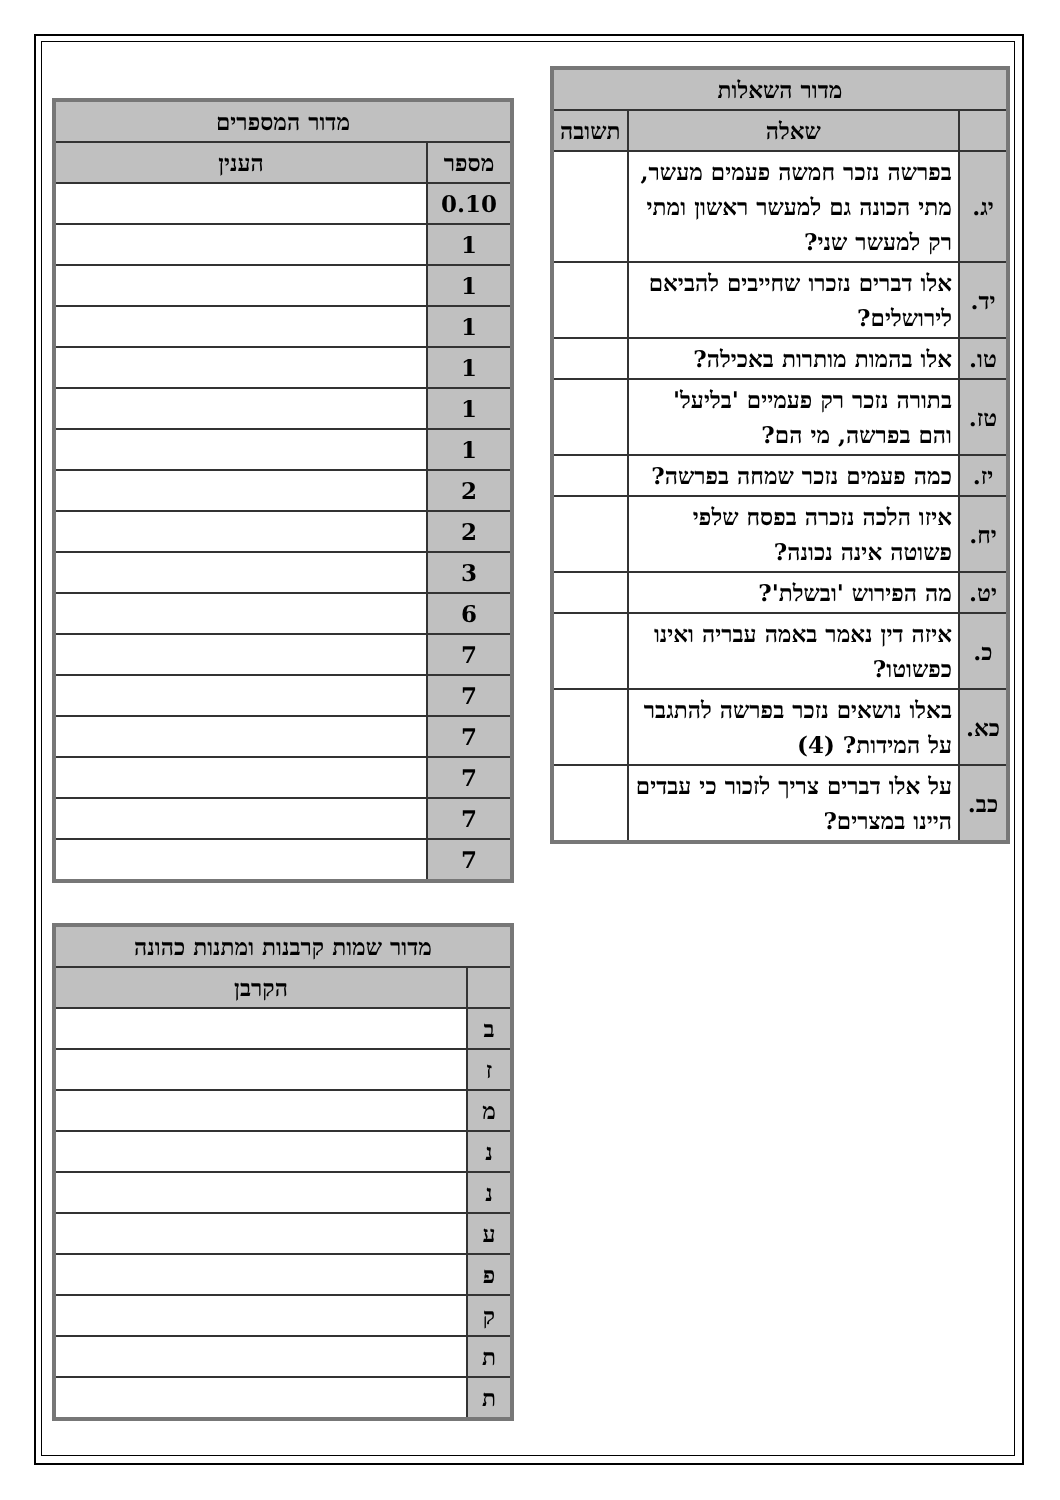| מדור השאלות | | |
| --- | --- | --- |
| | שאלה | תשובה |
| יג. | בפרשה נזכר חמשה פעמים מעשר, מתי הכונה גם למעשר ראשון ומתי רק למעשר שני? | |
| יד. | אלו דברים נזכרו שחייבים להביאם לירושלים? | |
| טו. | אלו בהמות מותרות באכילה? | |
| טז. | בתורה נזכר רק פעמיים 'בליעל' והם בפרשה, מי הם? | |
| יז. | כמה פעמים נזכר שמחה בפרשה? | |
| יח. | איזו הלכה נזכרה בפסח שלפי פשוטה אינה נכונה? | |
| יט. | מה הפירוש 'ובשלת'? | |
| כ. | איזה דין נאמר באמה עבריה ואינו כפשוטו? | |
| כא. | באלו נושאים נזכר בפרשה להתגבר על המידות? (4) | |
| כב. | על אלו דברים צריך לזכור כי עבדים היינו במצרים? | |
| מדור המספרים | |
| --- | --- |
| מספר | הענין |
| 0.10 | |
| 1 | |
| 1 | |
| 1 | |
| 1 | |
| 1 | |
| 1 | |
| 2 | |
| 2 | |
| 3 | |
| 6 | |
| 7 | |
| 7 | |
| 7 | |
| 7 | |
| 7 | |
| 7 | |
| מדור שמות קרבנות ומתנות כהונה | |
| --- | --- |
| | הקרבן |
| ב | |
| ז | |
| מ | |
| נ | |
| נ | |
| ע | |
| פ | |
| ק | |
| ת | |
| ת | |